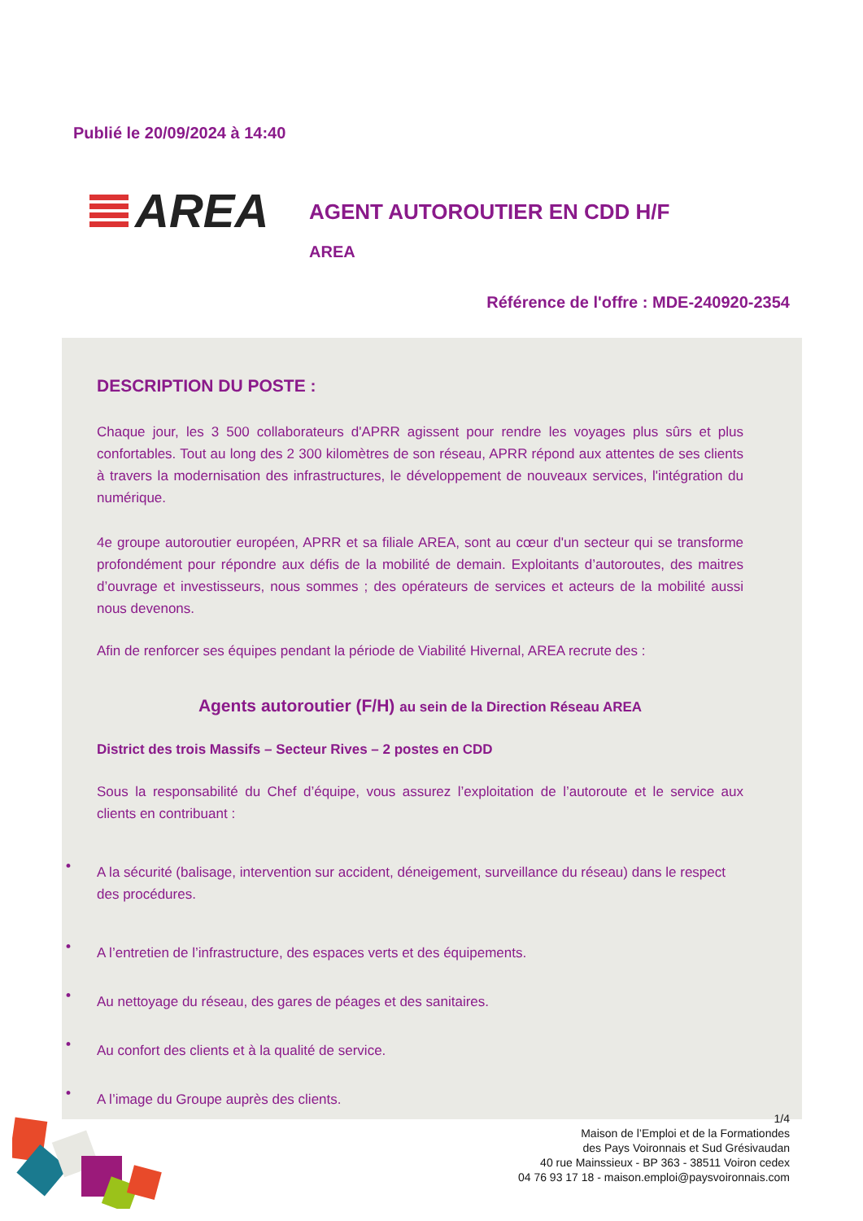Publié le 20/09/2024 à 14:40
AREA AGENT AUTOROUTIER EN CDD H/F
AREA
Référence de l'offre : MDE-240920-2354
DESCRIPTION DU POSTE :
Chaque jour, les 3 500 collaborateurs d'APRR agissent pour rendre les voyages plus sûrs et plus confortables. Tout au long des 2 300 kilomètres de son réseau, APRR répond aux attentes de ses clients à travers la modernisation des infrastructures, le développement de nouveaux services, l'intégration du numérique.
4e groupe autoroutier européen, APRR et sa filiale AREA, sont au cœur d'un secteur qui se transforme profondément pour répondre aux défis de la mobilité de demain. Exploitants d’autoroutes, des maitres d’ouvrage et investisseurs, nous sommes ; des opérateurs de services et acteurs de la mobilité aussi nous devenons.
Afin de renforcer ses équipes pendant la période de Viabilité Hivernal, AREA recrute des :
Agents autoroutier (F/H) au sein de la Direction Réseau AREA
District des trois Massifs – Secteur Rives – 2 postes en CDD
Sous la responsabilité du Chef d’équipe, vous assurez l’exploitation de l’autoroute et le service aux clients en contribuant :
• A la sécurité (balisage, intervention sur accident, déneigement, surveillance du réseau) dans le respect des procédures.
• A l’entretien de l’infrastructure, des espaces verts et des équipements.
• Au nettoyage du réseau, des gares de péages et des sanitaires.
• Au confort des clients et à la qualité de service.
• A l’image du Groupe auprès des clients.
1/4
Maison de l’Emploi et de la Formationdes
des Pays Voironnais et Sud Grésivaudan
40 rue Mainssieux - BP 363 - 38511 Voiron cedex
04 76 93 17 18 - maison.emploi@paysvoironnais.com